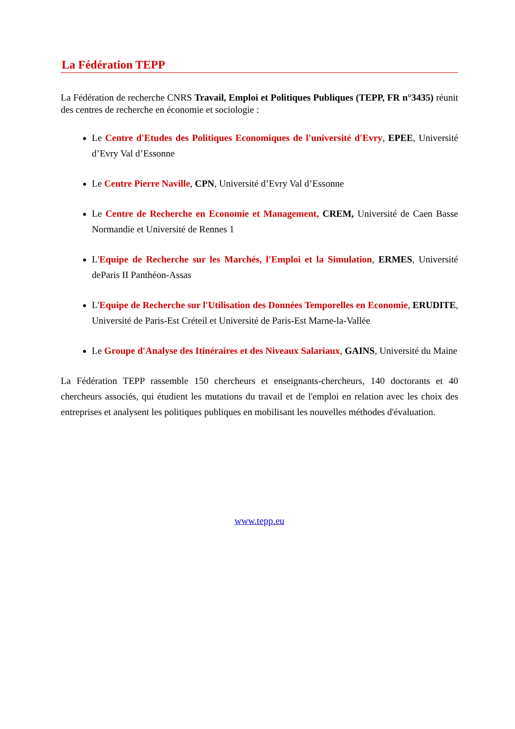La Fédération TEPP
La Fédération de recherche CNRS Travail, Emploi et Politiques Publiques (TEPP, FR n°3435) réunit des centres de recherche en économie et sociologie :
Le Centre d'Etudes des Politiques Economiques de l'université d'Evry, EPEE, Université d’Evry Val d’Essonne
Le Centre Pierre Naville, CPN, Université d’Evry Val d’Essonne
Le Centre de Recherche en Economie et Management, CREM, Université de Caen Basse Normandie et Université de Rennes 1
L'Equipe de Recherche sur les Marchés, l'Emploi et la Simulation, ERMES, Université deParis II Panthéon-Assas
L'Equipe de Recherche sur l'Utilisation des Données Temporelles en Economie, ERUDITE, Université de Paris-Est Créteil et Université de Paris-Est Marne-la-Vallée
Le Groupe d'Analyse des Itinéraires et des Niveaux Salariaux, GAINS, Université du Maine
La Fédération TEPP rassemble 150 chercheurs et enseignants-chercheurs, 140 doctorants et 40 chercheurs associés, qui étudient les mutations du travail et de l'emploi en relation avec les choix des entreprises et analysent les politiques publiques en mobilisant les nouvelles méthodes d'évaluation.
www.tepp.eu